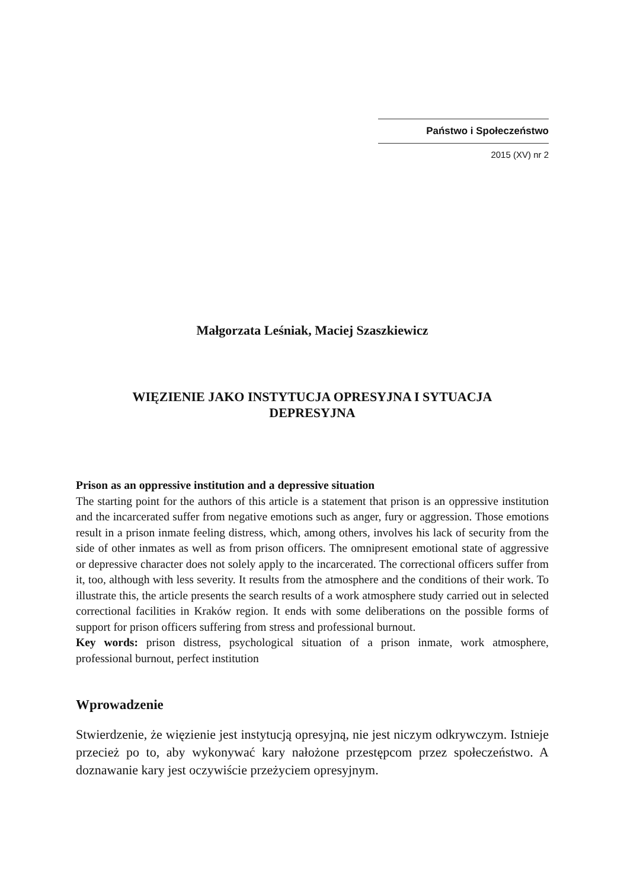Państwo i Społeczeństwo
2015 (XV) nr 2
Małgorzata Leśniak, Maciej Szaszkiewicz
WIĘZIENIE JAKO INSTYTUCJA OPRESYJNA I SYTUACJA
DEPRESYJNA
Prison as an oppressive institution and a depressive situation
The starting point for the authors of this article is a statement that prison is an oppressive institution and the incarcerated suffer from negative emotions such as anger, fury or aggression. Those emotions result in a prison inmate feeling distress, which, among others, involves his lack of security from the side of other inmates as well as from prison officers. The omnipresent emotional state of aggressive or depressive character does not solely apply to the incarcerated. The correctional officers suffer from it, too, although with less severity. It results from the atmosphere and the conditions of their work. To illustrate this, the article presents the search results of a work atmosphere study carried out in selected correctional facilities in Kraków region. It ends with some deliberations on the possible forms of support for prison officers suffering from stress and professional burnout.
Key words: prison distress, psychological situation of a prison inmate, work atmosphere, professional burnout, perfect institution
Wprowadzenie
Stwierdzenie, że więzienie jest instytucją opresyjną, nie jest niczym odkrywczym. Istnieje przecież po to, aby wykonywać kary nałożone przestępcom przez społeczeństwo. A doznawanie kary jest oczywiście przeżyciem opresyjnym.